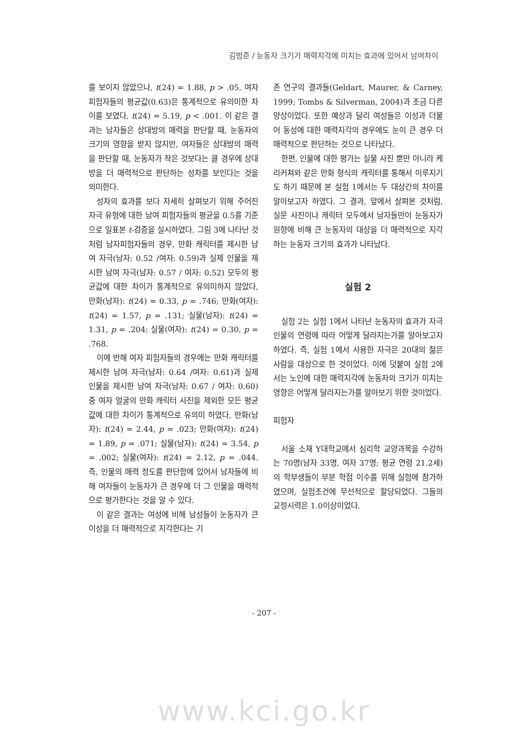김범준 / 눈동자 크기가 매력지각에 미치는 효과에 있어서 남여차이
를 보이지 않았으나, t(24) = 1.88, p > .05, 여자피험자들의 평균값(0.63)은 통계적으로 유의미한 차이를 보였다, t(24) = 5.19, p < .001. 이 같은 결과는 남자들은 상대방의 매력을 판단할 때, 눈동자의 크기의 영향을 받지 않지만, 여자들은 상대방의 매력을 판단할 때, 눈동자가 작은 것보다는 클 경우에 상대방을 더 매력적으로 판단하는 성차를 보인다는 것을 의미한다.
성차의 효과를 보다 자세히 살펴보기 위해 주어진 자극 유형에 대한 남여 피험자들의 평균을 0.5를 기준으로 일표본 t-검증을 실시하였다. 그림 3에 나타난 것처럼 남자피험자들의 경우, 만화 캐릭터를 제시한 남여 자극(남자: 0.52 /여자: 0.59)과 실제 인물을 제시한 남여 자극(남자: 0.57 / 여자: 0.52) 모두의 평균값에 대한 차이가 통계적으로 유의미하지 않았다, 만화(남자): t(24) = 0.33, p = .746; 만화(여자): t(24) = 1.57, p = .131; 실물(남자): t(24) = 1.31, p = .204; 실물(여자): t(24) = 0.30, p = .768.
이에 반해 여자 피험자들의 경우에는 만화 캐릭터를 제시한 남여 자극(남자: 0.64 /여자: 0.61)과 실제 인물을 제시한 남여 자극(남자: 0.67 / 여자: 0.60) 중 여자 얼굴의 만화 캐릭터 사진을 제외한 모든 평균값에 대한 차이가 통계적으로 유의미 하였다, 만화(남자): t(24) = 2.44, p = .023; 만화(여자): t(24) = 1.89, p = .071; 실물(남자): t(24) = 3.54, p = .002; 실물(여자): t(24) = 2.12, p = .044. 즉, 인물의 매력 정도를 판단함에 있어서 남자들에 비해 여자들이 눈동자가 큰 경우에 더 그 인물을 매력적으로 평가한다는 것을 알 수 있다.
이 같은 결과는 여성에 비해 남성들이 눈동자가 큰 이성을 더 매력적으로 지각한다는 기
존 연구의 결과들(Geldart, Maurer, & Carney, 1999; Tombs & Silverman, 2004)과 조금 다른 양상이었다. 또한 예상과 달리 여성들은 이성과 더불어 동성에 대한 매력지각의 경우에도 눈이 큰 경우 더 매력적으로 판단하는 것으로 나타났다.
한편, 인물에 대한 평가는 실물 사진 뿐만 아니라 케리커쳐와 같은 만화 형식의 캐릭터를 통해서 이루지기도 하기 때문에 본 실험 1에서는 두 대상간의 차이를 알아보고자 하였다. 그 결과, 앞에서 살펴본 것처럼, 실문 사진이나 캐릭터 모두에서 남자들만이 눈동자가 원형에 비해 큰 눈동자의 대상을 더 매력적으로 지각하는 눈동자 크기의 효과가 나타났다.
실험 2
실험 2는 실험 1에서 나타난 눈동자의 효과가 자극인물의 연령에 따라 어떻게 달라지는가를 알아보고자 하였다. 즉, 실험 1에서 사용한 자극은 20대의 젊은 사람을 대상으로 한 것이었다. 이에 덧붙여 실험 2에서는 노인에 대한 매력지각에 눈동자의 크기가 미치는 영향은 어떻게 달라지는가를 알아보기 위한 것이었다.
피험자
서울 소재 Y대학교에서 심리학 교양과목을 수강하는 70명(남자 33명, 여자 37명; 평균 연령 21.2세)의 학부생들이 부분 학점 이수를 위해 실험에 참가하였으며, 실험조건에 무선적으로 할당되었다. 그들의 교정시력은 1.0이상이었다.
- 207 -
www.kci.go.kr